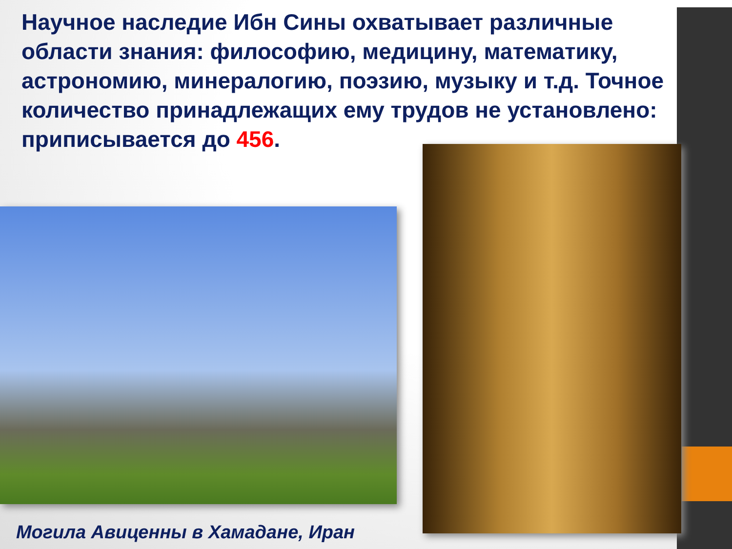Научное наследие Ибн Сины охватывает различные области знания: философию, медицину, математику, астрономию, минералогию, поэзию, музыку и т.д. Точное количество принадлежащих ему трудов не установлено: приписывается до 456.
Могила Авиценны в Хамадане, Иран